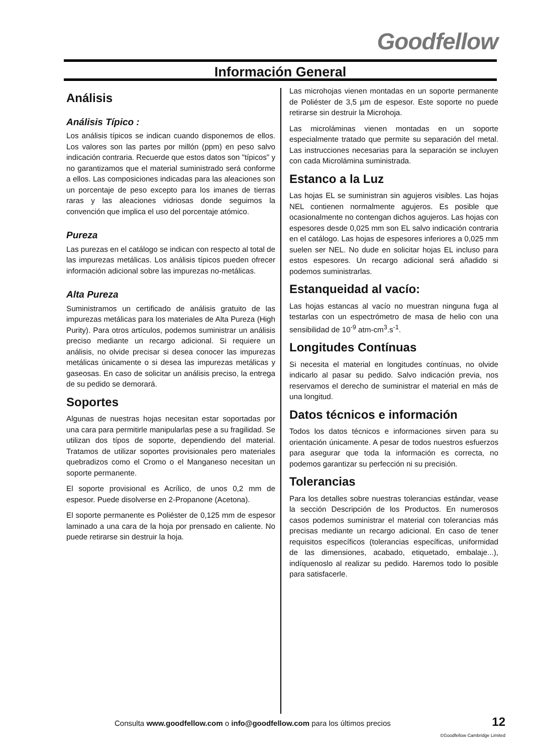Goodfellow
Información General
Análisis
Análisis Típico :
Los análisis típicos se indican cuando disponemos de ellos. Los valores son las partes por millón (ppm) en peso salvo indicación contraria. Recuerde que estos datos son "típicos" y no garantizamos que el material suministrado será conforme a ellos. Las composiciones indicadas para las aleaciones son un porcentaje de peso excepto para los imanes de tierras raras y las aleaciones vidriosas donde seguimos la convención que implica el uso del porcentaje atómico.
Pureza
Las purezas en el catálogo se indican con respecto al total de las impurezas metálicas. Los análisis típicos pueden ofrecer información adicional sobre las impurezas no-metálicas.
Alta Pureza
Suministramos un certificado de análisis gratuito de las impurezas metálicas para los materiales de Alta Pureza (High Purity). Para otros artículos, podemos suministrar un análisis preciso mediante un recargo adicional. Si requiere un análisis, no olvide precisar si desea conocer las impurezas metálicas únicamente o si desea las impurezas metálicas y gaseosas. En caso de solicitar un análisis preciso, la entrega de su pedido se demorará.
Soportes
Algunas de nuestras hojas necesitan estar soportadas por una cara para permitirle manipularlas pese a su fragilidad. Se utilizan dos típos de soporte, dependiendo del material. Tratamos de utilizar soportes provisionales pero materiales quebradizos como el Cromo o el Manganeso necesitan un soporte permanente.
El soporte provisional es Acrílico, de unos 0,2 mm de espesor. Puede disolverse en 2-Propanone (Acetona).
El soporte permanente es Poliéster de 0,125 mm de espesor laminado a una cara de la hoja por prensado en caliente. No puede retirarse sin destruir la hoja.
Las microhojas vienen montadas en un soporte permanente de Poliéster de 3,5 µm de espesor. Este soporte no puede retirarse sin destruir la Microhoja.
Las microláminas vienen montadas en un soporte especialmente tratado que permite su separación del metal. Las instrucciones necesarias para la separación se incluyen con cada Microlámina suministrada.
Estanco a la Luz
Las hojas EL se suministran sin agujeros visibles. Las hojas NEL contienen normalmente agujeros. Es posible que ocasionalmente no contengan dichos agujeros. Las hojas con espesores desde 0,025 mm son EL salvo indicación contraria en el catálogo. Las hojas de espesores inferiores a 0,025 mm suelen ser NEL. No dude en solicitar hojas EL incluso para estos espesores. Un recargo adicional será añadido si podemos suministrarlas.
Estanqueidad al vacío:
Las hojas estancas al vacío no muestran ninguna fuga al testarlas con un espectrómetro de masa de helio con una sensibilidad de 10<sup>-9</sup> atm-cm<sup>3</sup>.s<sup>-1</sup>.
Longitudes Contínuas
Si necesita el material en longitudes contínuas, no olvide indicarlo al pasar su pedido. Salvo indicación previa, nos reservamos el derecho de suministrar el material en más de una longitud.
Datos técnicos e información
Todos los datos técnicos e informaciones sirven para su orientación únicamente. A pesar de todos nuestros esfuerzos para asegurar que toda la información es correcta, no podemos garantizar su perfección ni su precisión.
Tolerancias
Para los detalles sobre nuestras tolerancias estándar, vease la sección Descripción de los Productos. En numerosos casos podemos suministrar el material con tolerancias más precisas mediante un recargo adicional. En caso de tener requisitos específicos (tolerancias específicas, uniformidad de las dimensiones, acabado, etiquetado, embalaje...), indíquenoslo al realizar su pedido. Haremos todo lo posible para satisfacerle.
Consulta www.goodfellow.com o info@goodfellow.com para los últimos precios
12
©Goodfellow Cambridge Limited